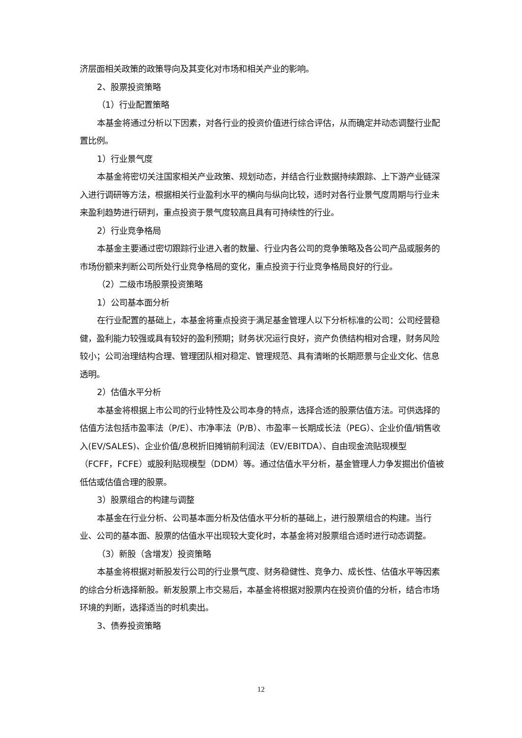济层面相关政策的政策导向及其变化对市场和相关产业的影响。
2、股票投资策略
（1）行业配置策略
本基金将通过分析以下因素，对各行业的投资价值进行综合评估，从而确定并动态调整行业配置比例。
1）行业景气度
本基金将密切关注国家相关产业政策、规划动态，并结合行业数据持续跟踪、上下游产业链深入进行调研等方法，根据相关行业盈利水平的横向与纵向比较，适时对各行业景气度周期与行业未来盈利趋势进行研判，重点投资于景气度较高且具有可持续性的行业。
2）行业竞争格局
本基金主要通过密切跟踪行业进入者的数量、行业内各公司的竞争策略及各公司产品或服务的市场份额来判断公司所处行业竞争格局的变化，重点投资于行业竞争格局良好的行业。
（2）二级市场股票投资策略
1）公司基本面分析
在行业配置的基础上，本基金将重点投资于满足基金管理人以下分析标准的公司：公司经营稳健，盈利能力较强或具有较好的盈利预期；财务状况运行良好，资产负债结构相对合理，财务风险较小；公司治理结构合理、管理团队相对稳定、管理规范、具有清晰的长期愿景与企业文化、信息透明。
2）估值水平分析
本基金将根据上市公司的行业特性及公司本身的特点，选择合适的股票估值方法。可供选择的估值方法包括市盈率法（P/E）、市净率法（P/B）、市盈率－长期成长法（PEG）、企业价值/销售收入(EV/SALES)、企业价值/息税折旧摊销前利润法（EV/EBITDA）、自由现金流贴现模型（FCFF，FCFE）或股利贴现模型（DDM）等。通过估值水平分析，基金管理人力争发掘出价值被低估或估值合理的股票。
3）股票组合的构建与调整
本基金在行业分析、公司基本面分析及估值水平分析的基础上，进行股票组合的构建。当行业、公司的基本面、股票的估值水平出现较大变化时，本基金将对股票组合适时进行动态调整。
（3）新股（含增发）投资策略
本基金将根据对新股发行公司的行业景气度、财务稳健性、竞争力、成长性、估值水平等因素的综合分析选择新股。新发股票上市交易后，本基金将根据对股票内在投资价值的分析，结合市场环境的判断，选择适当的时机卖出。
3、债券投资策略
12